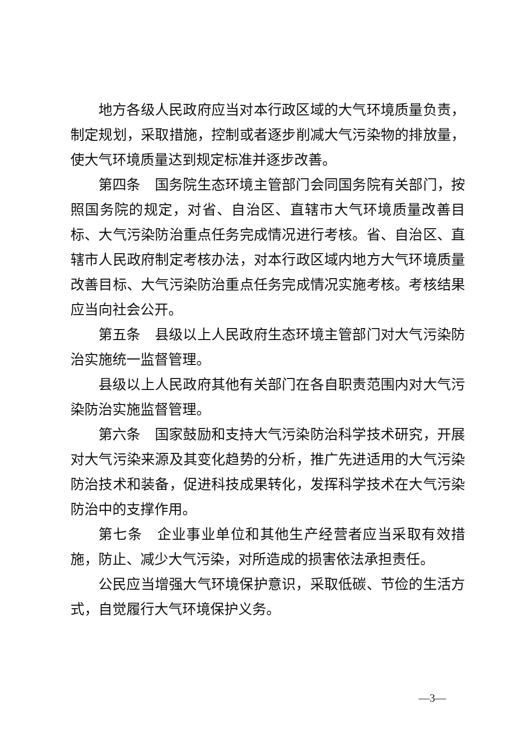地方各级人民政府应当对本行政区域的大气环境质量负责，制定规划，采取措施，控制或者逐步削减大气污染物的排放量，使大气环境质量达到规定标准并逐步改善。
第四条　国务院生态环境主管部门会同国务院有关部门，按照国务院的规定，对省、自治区、直辖市大气环境质量改善目标、大气污染防治重点任务完成情况进行考核。省、自治区、直辖市人民政府制定考核办法，对本行政区域内地方大气环境质量改善目标、大气污染防治重点任务完成情况实施考核。考核结果应当向社会公开。
第五条　县级以上人民政府生态环境主管部门对大气污染防治实施统一监督管理。
县级以上人民政府其他有关部门在各自职责范围内对大气污染防治实施监督管理。
第六条　国家鼓励和支持大气污染防治科学技术研究，开展对大气污染来源及其变化趋势的分析，推广先进适用的大气污染防治技术和装备，促进科技成果转化，发挥科学技术在大气污染防治中的支撑作用。
第七条　企业事业单位和其他生产经营者应当采取有效措施，防止、减少大气污染，对所造成的损害依法承担责任。
公民应当增强大气环境保护意识，采取低碳、节俭的生活方式，自觉履行大气环境保护义务。
—3—